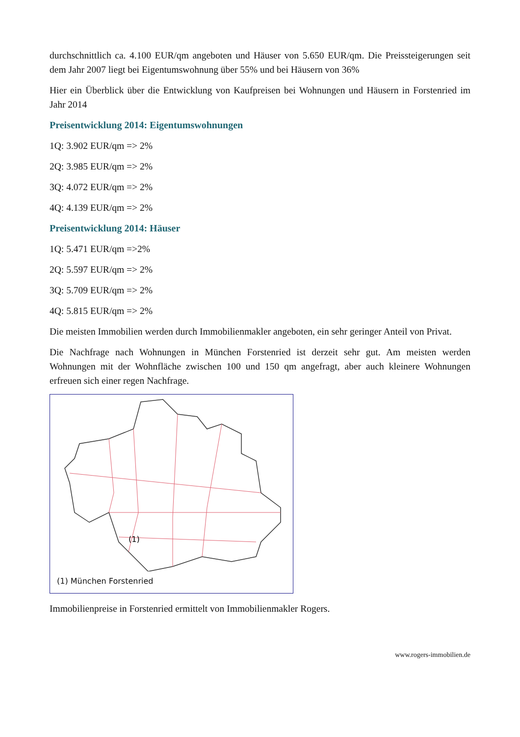durchschnittlich ca. 4.100 EUR/qm angeboten und Häuser von 5.650 EUR/qm. Die Preissteigerungen seit dem Jahr 2007 liegt bei Eigentumswohnung über 55% und bei Häusern von 36%
Hier ein Überblick über die Entwicklung von Kaufpreisen bei Wohnungen und Häusern in Forstenried im Jahr 2014
Preisentwicklung 2014: Eigentumswohnungen
1Q: 3.902 EUR/qm => 2%
2Q: 3.985 EUR/qm => 2%
3Q: 4.072 EUR/qm => 2%
4Q: 4.139 EUR/qm => 2%
Preisentwicklung 2014: Häuser
1Q: 5.471 EUR/qm =>2%
2Q: 5.597 EUR/qm => 2%
3Q: 5.709 EUR/qm => 2%
4Q: 5.815 EUR/qm => 2%
Die meisten Immobilien werden durch Immobilienmakler angeboten, ein sehr geringer Anteil von Privat.
Die Nachfrage nach Wohnungen in München Forstenried ist derzeit sehr gut. Am meisten werden Wohnungen mit der Wohnfläche zwischen 100 und 150 qm angefragt, aber auch kleinere Wohnungen erfreuen sich einer regen Nachfrage.
(1)
(1) München Forstenried
Immobilienpreise in Forstenried ermittelt von Immobilienmakler Rogers.
www.rogers-immobilien.de